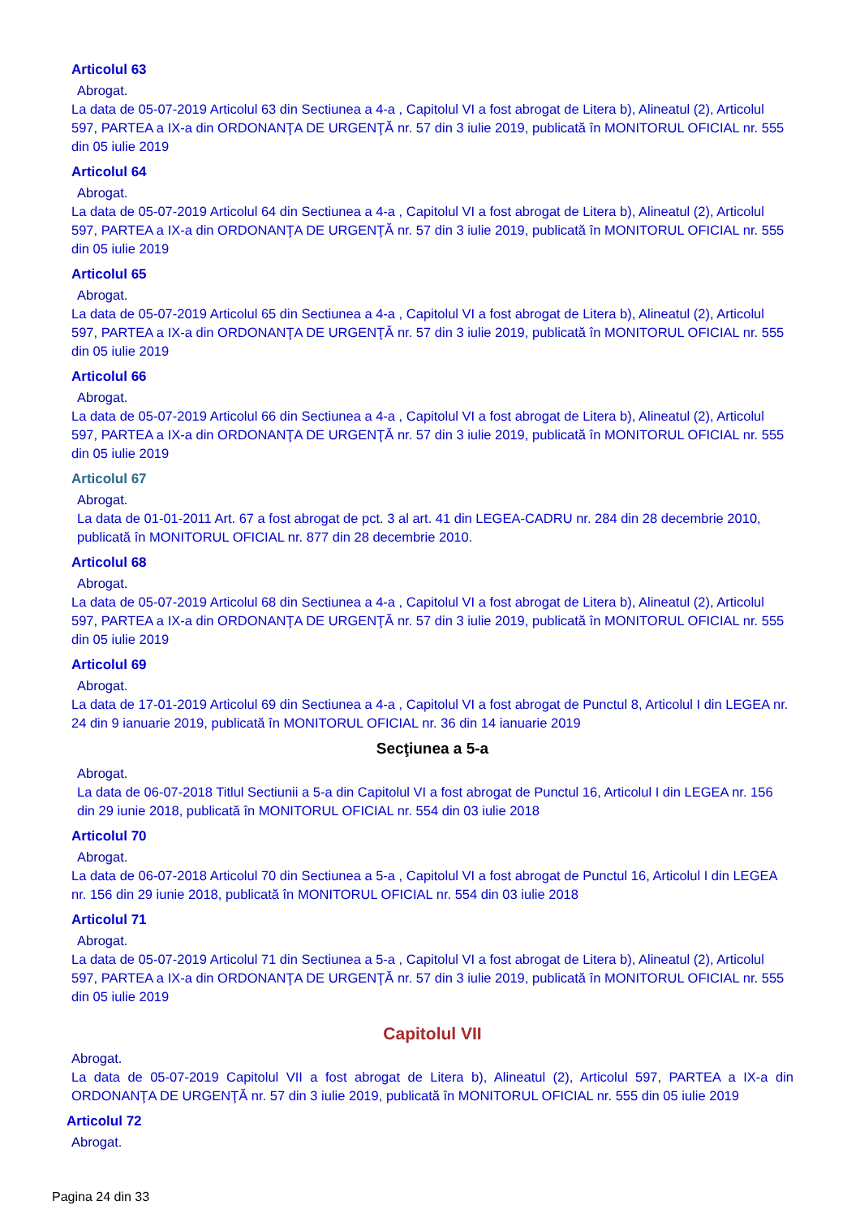Articolul 63
Abrogat.
La data de 05-07-2019 Articolul 63 din Sectiunea a 4-a , Capitolul VI a fost abrogat de Litera b), Alineatul (2), Articolul 597, PARTEA a IX-a din ORDONANŢA DE URGENŢĂ nr. 57 din 3 iulie 2019, publicată în MONITORUL OFICIAL nr. 555 din 05 iulie 2019
Articolul 64
Abrogat.
La data de 05-07-2019 Articolul 64 din Sectiunea a 4-a , Capitolul VI a fost abrogat de Litera b), Alineatul (2), Articolul 597, PARTEA a IX-a din ORDONANŢA DE URGENŢĂ nr. 57 din 3 iulie 2019, publicată în MONITORUL OFICIAL nr. 555 din 05 iulie 2019
Articolul 65
Abrogat.
La data de 05-07-2019 Articolul 65 din Sectiunea a 4-a , Capitolul VI a fost abrogat de Litera b), Alineatul (2), Articolul 597, PARTEA a IX-a din ORDONANŢA DE URGENŢĂ nr. 57 din 3 iulie 2019, publicată în MONITORUL OFICIAL nr. 555 din 05 iulie 2019
Articolul 66
Abrogat.
La data de 05-07-2019 Articolul 66 din Sectiunea a 4-a , Capitolul VI a fost abrogat de Litera b), Alineatul (2), Articolul 597, PARTEA a IX-a din ORDONANŢA DE URGENŢĂ nr. 57 din 3 iulie 2019, publicată în MONITORUL OFICIAL nr. 555 din 05 iulie 2019
Articolul 67
Abrogat.
La data de 01-01-2011 Art. 67 a fost abrogat de pct. 3 al art. 41 din LEGEA-CADRU nr. 284 din 28 decembrie 2010, publicată în MONITORUL OFICIAL nr. 877 din 28 decembrie 2010.
Articolul 68
Abrogat.
La data de 05-07-2019 Articolul 68 din Sectiunea a 4-a , Capitolul VI a fost abrogat de Litera b), Alineatul (2), Articolul 597, PARTEA a IX-a din ORDONANŢA DE URGENŢĂ nr. 57 din 3 iulie 2019, publicată în MONITORUL OFICIAL nr. 555 din 05 iulie 2019
Articolul 69
Abrogat.
La data de 17-01-2019 Articolul 69 din Sectiunea a 4-a , Capitolul VI a fost abrogat de Punctul 8, Articolul I din LEGEA nr. 24 din 9 ianuarie 2019, publicată în MONITORUL OFICIAL nr. 36 din 14 ianuarie 2019
Secţiunea a 5-a
Abrogat.
La data de 06-07-2018 Titlul Sectiunii a 5-a din Capitolul VI a fost abrogat de Punctul 16, Articolul I din LEGEA nr. 156 din 29 iunie 2018, publicată în MONITORUL OFICIAL nr. 554 din 03 iulie 2018
Articolul 70
Abrogat.
La data de 06-07-2018 Articolul 70 din Sectiunea a 5-a , Capitolul VI a fost abrogat de Punctul 16, Articolul I din LEGEA nr. 156 din 29 iunie 2018, publicată în MONITORUL OFICIAL nr. 554 din 03 iulie 2018
Articolul 71
Abrogat.
La data de 05-07-2019 Articolul 71 din Sectiunea a 5-a , Capitolul VI a fost abrogat de Litera b), Alineatul (2), Articolul 597, PARTEA a IX-a din ORDONANŢA DE URGENŢĂ nr. 57 din 3 iulie 2019, publicată în MONITORUL OFICIAL nr. 555 din 05 iulie 2019
Capitolul VII
Abrogat.
La data de 05-07-2019 Capitolul VII a fost abrogat de Litera b), Alineatul (2), Articolul 597, PARTEA a IX-a din ORDONANŢA DE URGENŢĂ nr. 57 din 3 iulie 2019, publicată în MONITORUL OFICIAL nr. 555 din 05 iulie 2019
Articolul 72
Abrogat.
Pagina 24 din 33